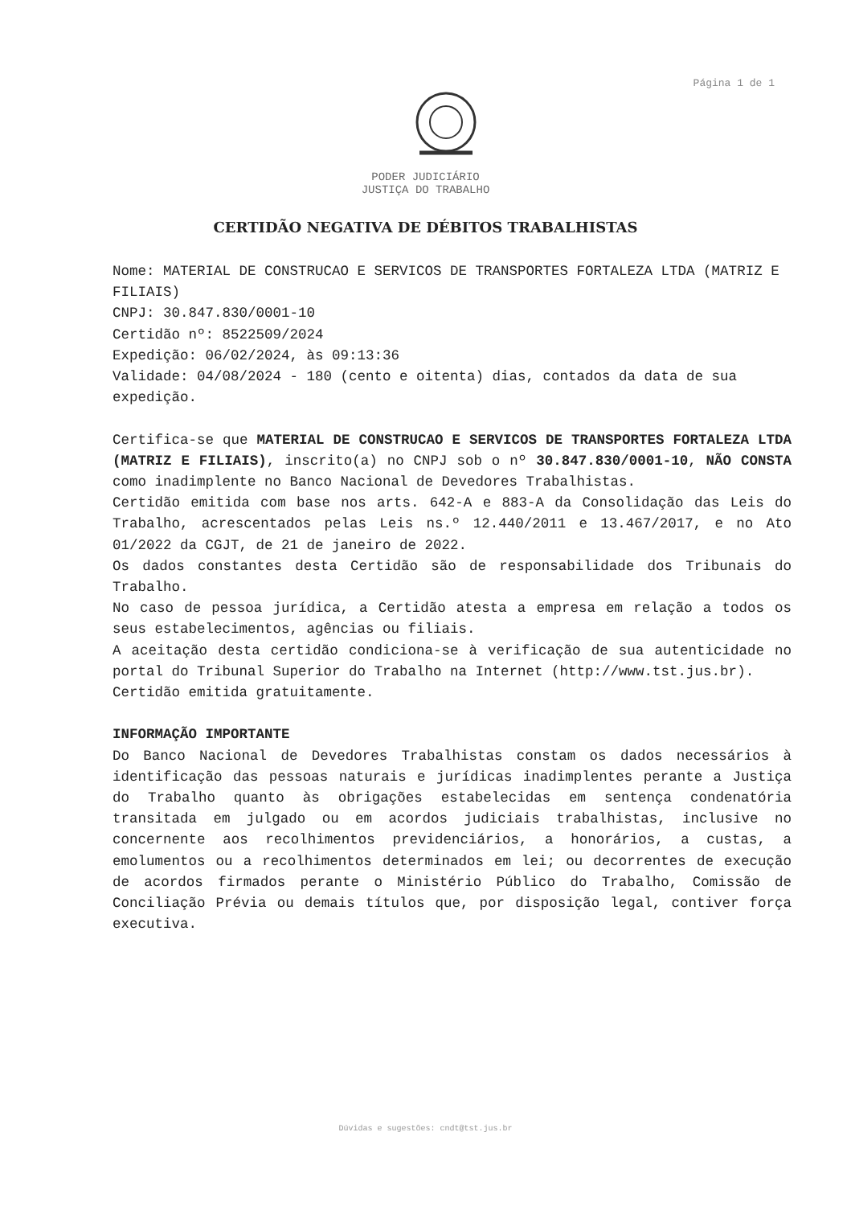Página 1 de 1
PODER JUDICIÁRIO
JUSTIÇA DO TRABALHO
CERTIDÃO NEGATIVA DE DÉBITOS TRABALHISTAS
Nome: MATERIAL DE CONSTRUCAO E SERVICOS DE TRANSPORTES FORTALEZA LTDA (MATRIZ E FILIAIS)
CNPJ: 30.847.830/0001-10
Certidão nº: 8522509/2024
Expedição: 06/02/2024, às 09:13:36
Validade: 04/08/2024 - 180 (cento e oitenta) dias, contados da data de sua expedição.
Certifica-se que MATERIAL DE CONSTRUCAO E SERVICOS DE TRANSPORTES FORTALEZA LTDA (MATRIZ E FILIAIS), inscrito(a) no CNPJ sob o nº 30.847.830/0001-10, NÃO CONSTA como inadimplente no Banco Nacional de Devedores Trabalhistas.
Certidão emitida com base nos arts. 642-A e 883-A da Consolidação das Leis do Trabalho, acrescentados pelas Leis ns.º 12.440/2011 e 13.467/2017, e no Ato 01/2022 da CGJT, de 21 de janeiro de 2022.
Os dados constantes desta Certidão são de responsabilidade dos Tribunais do Trabalho.
No caso de pessoa jurídica, a Certidão atesta a empresa em relação a todos os seus estabelecimentos, agências ou filiais.
A aceitação desta certidão condiciona-se à verificação de sua autenticidade no portal do Tribunal Superior do Trabalho na Internet (http://www.tst.jus.br).
Certidão emitida gratuitamente.
INFORMAÇÃO IMPORTANTE
Do Banco Nacional de Devedores Trabalhistas constam os dados necessários à identificação das pessoas naturais e jurídicas inadimplentes perante a Justiça do Trabalho quanto às obrigações estabelecidas em sentença condenatória transitada em julgado ou em acordos judiciais trabalhistas, inclusive no concernente aos recolhimentos previdenciários, a honorários, a custas, a emolumentos ou a recolhimentos determinados em lei; ou decorrentes de execução de acordos firmados perante o Ministério Público do Trabalho, Comissão de Conciliação Prévia ou demais títulos que, por disposição legal, contiver força executiva.
Dúvidas e sugestões: cndt@tst.jus.br